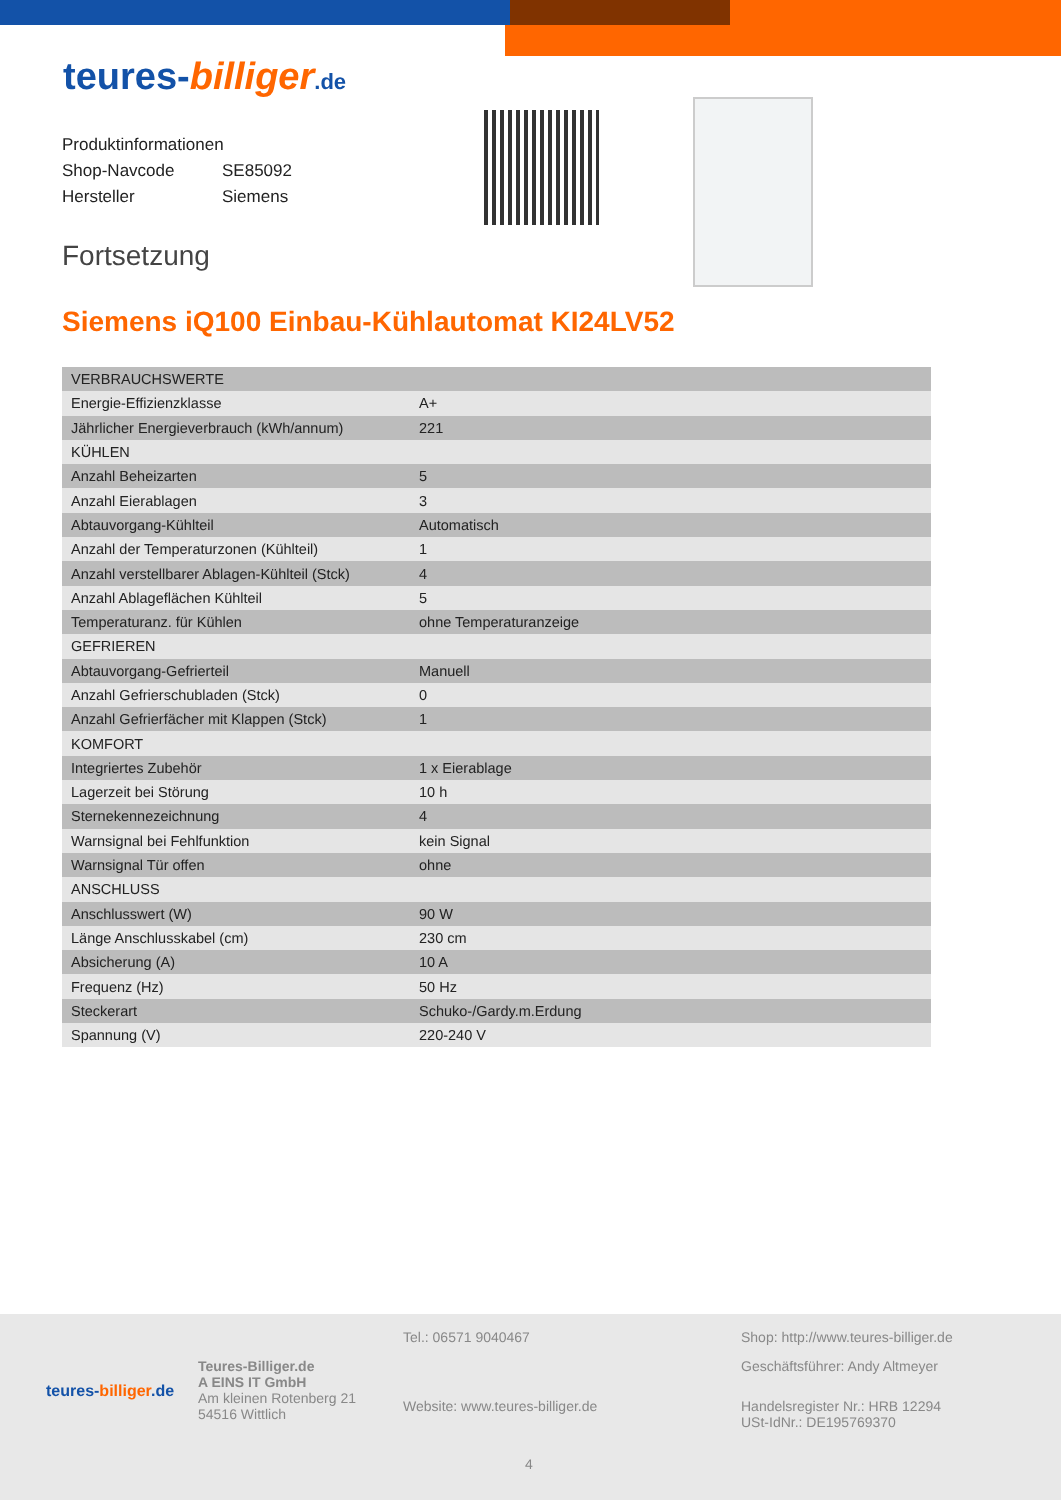teures-billiger.de
Produktinformationen
Shop-Navcode SE85092
Hersteller Siemens
Fortsetzung
Siemens iQ100 Einbau-Kühlautomat KI24LV52
| VERBRAUCHSWERTE | |
| Energie-Effizienzklasse | A+ |
| Jährlicher Energieverbrauch (kWh/annum) | 221 |
| KÜHLEN | |
| Anzahl Beheizarten | 5 |
| Anzahl Eierablagen | 3 |
| Abtauvorgang-Kühlteil | Automatisch |
| Anzahl der Temperaturzonen (Kühlteil) | 1 |
| Anzahl verstellbarer Ablagen-Kühlteil (Stck) | 4 |
| Anzahl Ablageflächen Kühlteil | 5 |
| Temperaturanz. für Kühlen | ohne Temperaturanzeige |
| GEFRIEREN | |
| Abtauvorgang-Gefrierteil | Manuell |
| Anzahl Gefrierschubladen (Stck) | 0 |
| Anzahl Gefrierfächer mit Klappen (Stck) | 1 |
| KOMFORT | |
| Integriertes Zubehör | 1 x Eierablage |
| Lagerzeit bei Störung | 10 h |
| Sternekennezeichnung | 4 |
| Warnsignal bei Fehlfunktion | kein Signal |
| Warnsignal Tür offen | ohne |
| ANSCHLUSS | |
| Anschlusswert (W) | 90 W |
| Länge Anschlusskabel (cm) | 230 cm |
| Absicherung (A) | 10 A |
| Frequenz (Hz) | 50 Hz |
| Steckerart | Schuko-/Gardy.m.Erdung |
| Spannung (V) | 220-240 V |
teures-billiger.de
Teures-Billiger.de
A EINS IT GmbH
Am kleinen Rotenberg 21
54516 Wittlich
Tel.: 06571 9040467
Website: www.teures-billiger.de
Shop: http://www.teures-billiger.de
Geschäftsführer: Andy Altmeyer
Handelsregister Nr.: HRB 12294
USt-IdNr.: DE195769370
4